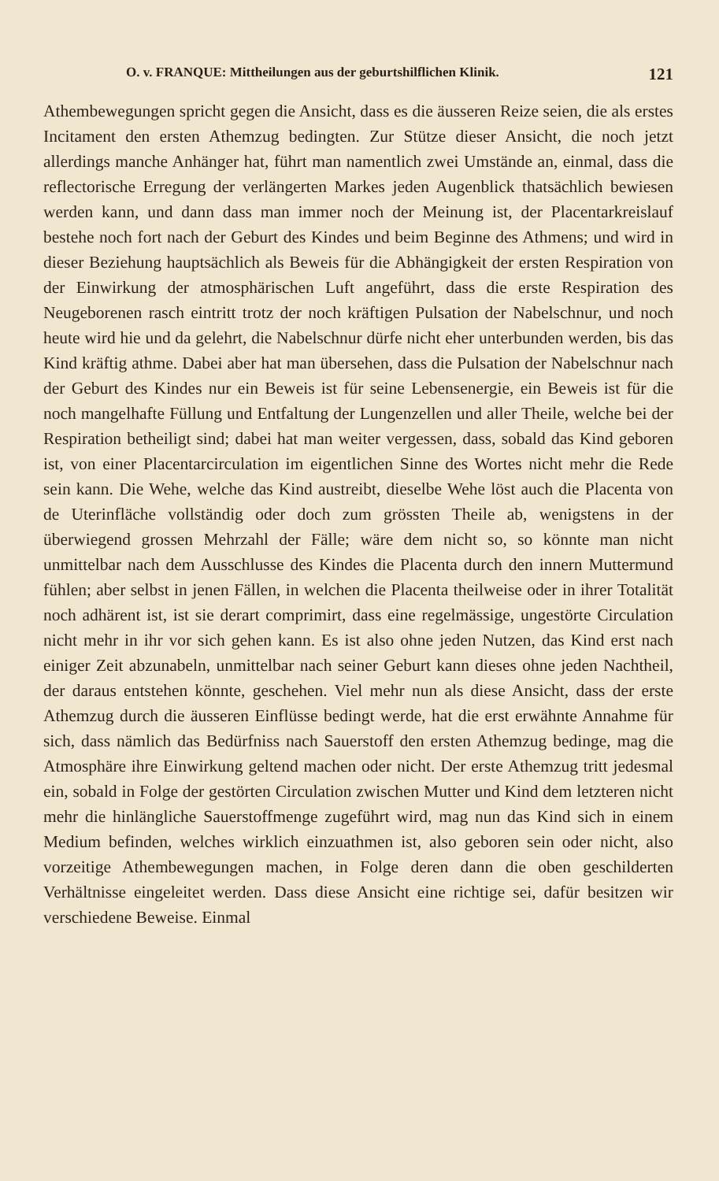O. v. FRANQUE: Mittheilungen aus der geburtshilflichen Klinik. 121
Athembewegungen spricht gegen die Ansicht, dass es die äusseren Reize seien, die als erstes Incitament den ersten Athemzug bedingten. Zur Stütze dieser Ansicht, die noch jetzt allerdings manche Anhänger hat, führt man namentlich zwei Umstände an, einmal, dass die reflectorische Erregung der verlängerten Markes jeden Augenblick thatsächlich bewiesen werden kann, und dann dass man immer noch der Meinung ist, der Placentarkreislauf bestehe noch fort nach der Geburt des Kindes und beim Beginne des Athmens; und wird in dieser Beziehung hauptsächlich als Beweis für die Abhängigkeit der ersten Respiration von der Einwirkung der atmosphärischen Luft angeführt, dass die erste Respiration des Neugeborenen rasch eintritt trotz der noch kräftigen Pulsation der Nabelschnur, und noch heute wird hie und da gelehrt, die Nabelschnur dürfe nicht eher unterbunden werden, bis das Kind kräftig athme. Dabei aber hat man übersehen, dass die Pulsation der Nabelschnur nach der Geburt des Kindes nur ein Beweis ist für seine Lebensenergie, ein Beweis ist für die noch mangelhafte Füllung und Entfaltung der Lungenzellen und aller Theile, welche bei der Respiration betheiligt sind; dabei hat man weiter vergessen, dass, sobald das Kind geboren ist, von einer Placentarcirculation im eigentlichen Sinne des Wortes nicht mehr die Rede sein kann. Die Wehe, welche das Kind austreibt, dieselbe Wehe löst auch die Placenta von de Uterinfläche vollständig oder doch zum grössten Theile ab, wenigstens in der überwiegend grossen Mehrzahl der Fälle; wäre dem nicht so, so könnte man nicht unmittelbar nach dem Ausschlusse des Kindes die Placenta durch den innern Muttermund fühlen; aber selbst in jenen Fällen, in welchen die Placenta theilweise oder in ihrer Totalität noch adhärent ist, ist sie derart comprimirt, dass eine regelmässige, ungestörte Circulation nicht mehr in ihr vor sich gehen kann. Es ist also ohne jeden Nutzen, das Kind erst nach einiger Zeit abzunabeln, unmittelbar nach seiner Geburt kann dieses ohne jeden Nachtheil, der daraus entstehen könnte, geschehen. Viel mehr nun als diese Ansicht, dass der erste Athemzug durch die äusseren Einflüsse bedingt werde, hat die erst erwähnte Annahme für sich, dass nämlich das Bedürfniss nach Sauerstoff den ersten Athemzug bedinge, mag die Atmosphäre ihre Einwirkung geltend machen oder nicht. Der erste Athemzug tritt jedesmal ein, sobald in Folge der gestörten Circulation zwischen Mutter und Kind dem letzteren nicht mehr die hinlängliche Sauerstoffmenge zugeführt wird, mag nun das Kind sich in einem Medium befinden, welches wirklich einzuathmen ist, also geboren sein oder nicht, also vorzeitige Athembewegungen machen, in Folge deren dann die oben geschilderten Verhältnisse eingeleitet werden. Dass diese Ansicht eine richtige sei, dafür besitzen wir verschiedene Beweise. Einmal